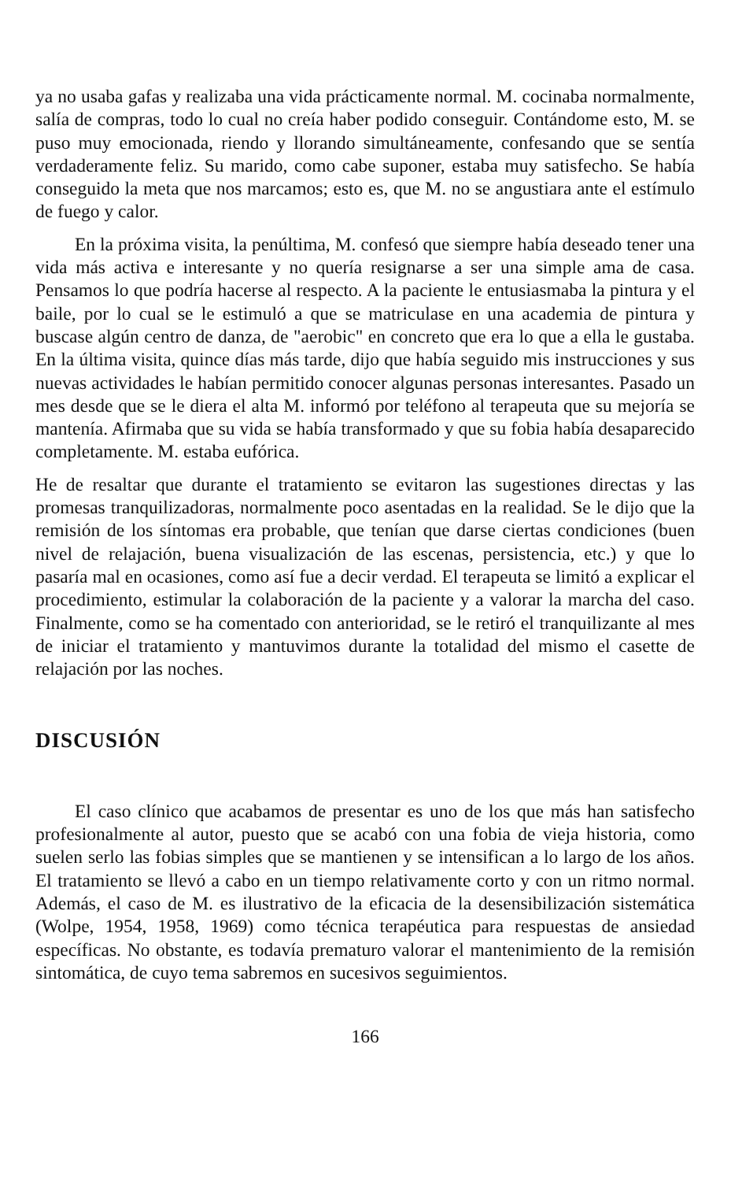ya no usaba gafas y realizaba una vida prácticamente normal. M. cocinaba normalmente, salía de compras, todo lo cual no creía haber podido conseguir. Contándome esto, M. se puso muy emocionada, riendo y llorando simultáneamente, confesando que se sentía verdaderamente feliz. Su marido, como cabe suponer, estaba muy satisfecho. Se había conseguido la meta que nos marcamos; esto es, que M. no se angustiara ante el estímulo de fuego y calor.
En la próxima visita, la penúltima, M. confesó que siempre había deseado tener una vida más activa e interesante y no quería resignarse a ser una simple ama de casa. Pensamos lo que podría hacerse al respecto. A la paciente le entusiasmaba la pintura y el baile, por lo cual se le estimuló a que se matriculase en una academia de pintura y buscase algún centro de danza, de "aerobic" en concreto que era lo que a ella le gustaba. En la última visita, quince días más tarde, dijo que había seguido mis instrucciones y sus nuevas actividades le habían permitido conocer algunas personas interesantes. Pasado un mes desde que se le diera el alta M. informó por teléfono al terapeuta que su mejoría se mantenía. Afirmaba que su vida se había transformado y que su fobia había desaparecido completamente. M. estaba eufórica.
He de resaltar que durante el tratamiento se evitaron las sugestiones directas y las promesas tranquilizadoras, normalmente poco asentadas en la realidad. Se le dijo que la remisión de los síntomas era probable, que tenían que darse ciertas condiciones (buen nivel de relajación, buena visualización de las escenas, persistencia, etc.) y que lo pasaría mal en ocasiones, como así fue a decir verdad. El terapeuta se limitó a explicar el procedimiento, estimular la colaboración de la paciente y a valorar la marcha del caso. Finalmente, como se ha comentado con anterioridad, se le retiró el tranquilizante al mes de iniciar el tratamiento y mantuvimos durante la totalidad del mismo el casette de relajación por las noches.
DISCUSIÓN
El caso clínico que acabamos de presentar es uno de los que más han satisfecho profesionalmente al autor, puesto que se acabó con una fobia de vieja historia, como suelen serlo las fobias simples que se mantienen y se intensifican a lo largo de los años. El tratamiento se llevó a cabo en un tiempo relativamente corto y con un ritmo normal. Además, el caso de M. es ilustrativo de la eficacia de la desensibilización sistemática (Wolpe, 1954, 1958, 1969) como técnica terapéutica para respuestas de ansiedad específicas. No obstante, es todavía prematuro valorar el mantenimiento de la remisión sintomática, de cuyo tema sabremos en sucesivos seguimientos.
166